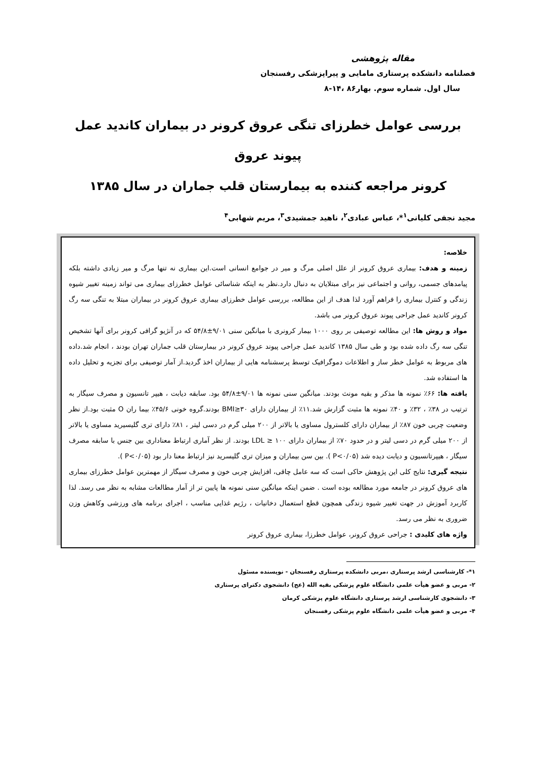مقاله پژوهشی
فصلنامه دانشکده پرستاری مامایی و پیراپزشکی رفسنجان
سال اول. شماره سوم. بهار۸۶ ،۱۴-۸
بررسی عوامل خطرزای تنگی عروق کرونر در بیماران کاندید عمل پیوند عروق
کرونر مراجعه کننده به بیمارستان قلب جماران در سال ۱۳۸۵
مجید نجفی کلیانی<sup>۱</sup>*، عباس عبادی<sup>۲</sup>، ناهید جمشیدی<sup>۳</sup>، مریم شهابی<sup>۴</sup>
خلاصه:
زمینه و هدف: بیماری عروق کرونر از علل اصلی مرگ و میر در جوامع انسانی است.این بیماری نه تنها مرگ و میر زیادی داشته بلکه پیامدهای جسمی، روانی و اجتماعی نیز برای مبتلایان به دنبال دارد.نظر به اینکه شناسائی عوامل خطرزای بیماری می تواند زمینه تغییر شیوه زندگی و کنترل بیماری را فراهم آورد لذا هدف از این مطالعه، بررسی عوامل خطرزای بیماری عروق کرونر در بیماران مبتلا به تنگی سه رگ کرونر کاندید عمل جراحی پیوند عروق کرونر می باشد.
مواد و روش ها: این مطالعه توصیفی بر روی ۱۰۰۰ بیمار کرونری با میانگین سنی ۹/۰۱±۵۴/۸ که در آنژیو گرافی کرونر برای آنها تشخیص تنگی سه رگ داده شده بود و طی سال ۱۳۸۵ کاندید عمل جراحی پیوند عروق کرونر در بیمارستان قلب جماران تهران بودند ، انجام شد.داده های مربوط به عوامل خطر ساز و اطلاعات دموگرافیک توسط پرسشنامه هایی از بیماران اخذ گردید.از آمار توصیفی برای تجزیه و تحلیل داده ها استفاده شد.
یافته ها: ۶۶٪ نمونه ها مذکر و بقیه مونث بودند. میانگین سنی نمونه ها ۹/۰۱±۵۴/۸ بود. سابقه دیابت ، هیپر تانسیون و مصرف سیگار به ترتیب در ۳۸٪ ، ۳۲٪ و ۴۰٪ نمونه ها مثبت گزارش شد.۱۱٪ از بیماران دارای BMI≥۳۰ بودند.گروه خونی ۴۵/۶٪ بیما ران O مثبت بود.از نظر وضعیت چربی خون ۸۷٪ از بیماران دارای کلسترول مساوی یا بالاتر از ۲۰۰ میلی گرم در دسی لیتر ، ۸۱٪ دارای تری گلیسیرید مساوی یا بالاتر از ۲۰۰ میلی گرم در دسی لیتر و در حدود ۷۰٪ از بیماران دارای LDL ≥ ۱۰۰ بودند. از نظر آماری ارتباط معناداری بین جنس با سابقه مصرف سیگار ، هیپرتانسیون و دیابت دیده شد (P<۰/۰۵ ). بین سن بیماران و میزان تری گلیسرید نیز ارتباط معنا دار بود (P<۰/۰۵ ).
نتیجه گیری: نتایج کلی این پژوهش حاکی است که سه عامل چاقی، افزایش چربی خون و مصرف سیگار از مهمترین عوامل خطرزای بیماری های عروق کرونر در جامعه مورد مطالعه بوده است . ضمن اینکه میانگین سنی نمونه ها پایین تر از آمار مطالعات مشابه به نظر می رسد. لذا کاربرد آموزش در جهت تغییر شیوه زندگی همچون قطع استعمال دخانیات ، رژیم غذایی مناسب ، اجرای برنامه های ورزشی وکاهش وزن ضروری به نظر می رسد.
واژه های کلیدی : جراحی عروق کرونر، عوامل خطرزا، بیماری عروق کرونر
۱*- کارشناسی ارشد پرستاری ،مربی دانشکده پرستاری رفسنجان - نویسنده مسئول
۲- مربی و عضو هیأت علمی دانشگاه علوم پزشکی بقیه الله (عج) دانشجوی دکترای پرستاری
۳- دانشجوی کارشناسی ارشد پرستاری دانشگاه علوم پزشکی کرمان
۴- مربی و عضو هیأت علمی دانشگاه علوم پزشکی رفسنجان